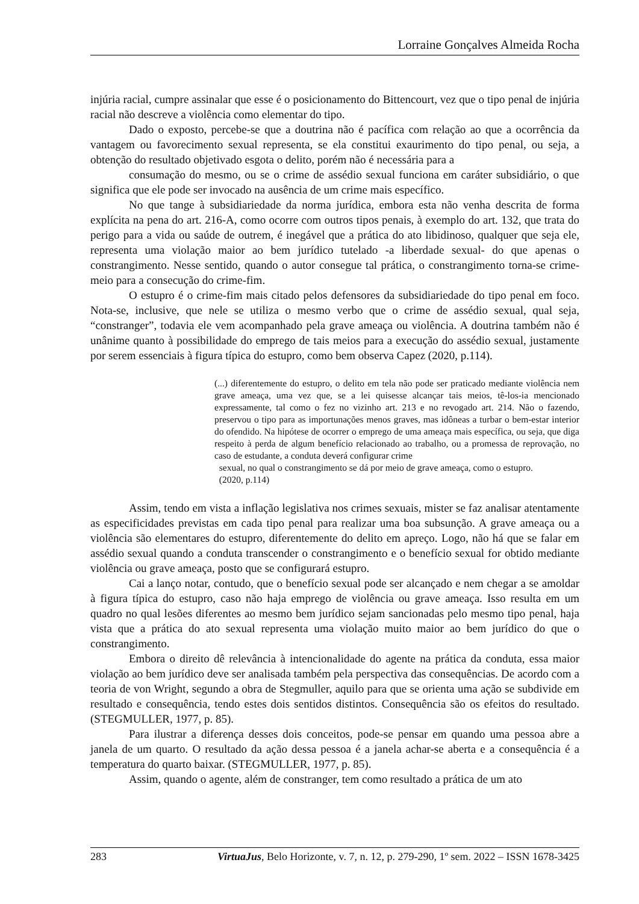Lorraine Gonçalves Almeida Rocha
injúria racial, cumpre assinalar que esse é o posicionamento do Bittencourt, vez que o tipo penal de injúria racial não descreve a violência como elementar do tipo.
Dado o exposto, percebe-se que a doutrina não é pacífica com relação ao que a ocorrência da vantagem ou favorecimento sexual representa, se ela constitui exaurimento do tipo penal, ou seja, a obtenção do resultado objetivado esgota o delito, porém não é necessária para a
consumação do mesmo, ou se o crime de assédio sexual funciona em caráter subsidiário, o que significa que ele pode ser invocado na ausência de um crime mais específico.
No que tange à subsidiariedade da norma jurídica, embora esta não venha descrita de forma explícita na pena do art. 216-A, como ocorre com outros tipos penais, à exemplo do art. 132, que trata do perigo para a vida ou saúde de outrem, é inegável que a prática do ato libidinoso, qualquer que seja ele, representa uma violação maior ao bem jurídico tutelado -a liberdade sexual- do que apenas o constrangimento. Nesse sentido, quando o autor consegue tal prática, o constrangimento torna-se crime-meio para a consecução do crime-fim.
O estupro é o crime-fim mais citado pelos defensores da subsidiariedade do tipo penal em foco. Nota-se, inclusive, que nele se utiliza o mesmo verbo que o crime de assédio sexual, qual seja, “constranger”, todavia ele vem acompanhado pela grave ameaça ou violência. A doutrina também não é unânime quanto à possibilidade do emprego de tais meios para a execução do assédio sexual, justamente por serem essenciais à figura típica do estupro, como bem observa Capez (2020, p.114).
(...) diferentemente do estupro, o delito em tela não pode ser praticado mediante violência nem grave ameaça, uma vez que, se a lei quisesse alcançar tais meios, tê-los-ia mencionado expressamente, tal como o fez no vizinho art. 213 e no revogado art. 214. Não o fazendo, preservou o tipo para as importunações menos graves, mas idôneas a turbar o bem-estar interior do ofendido. Na hipótese de ocorrer o emprego de uma ameaça mais específica, ou seja, que diga respeito à perda de algum benefício relacionado ao trabalho, ou a promessa de reprovação, no caso de estudante, a conduta deverá configurar crime
sexual, no qual o constrangimento se dá por meio de grave ameaça, como o estupro.
(2020, p.114)
Assim, tendo em vista a inflação legislativa nos crimes sexuais, mister se faz analisar atentamente as especificidades previstas em cada tipo penal para realizar uma boa subsunção. A grave ameaça ou a violência são elementares do estupro, diferentemente do delito em apreço. Logo, não há que se falar em assédio sexual quando a conduta transcender o constrangimento e o benefício sexual for obtido mediante violência ou grave ameaça, posto que se configurará estupro.
Cai a lanço notar, contudo, que o benefício sexual pode ser alcançado e nem chegar a se amoldar à figura típica do estupro, caso não haja emprego de violência ou grave ameaça. Isso resulta em um quadro no qual lesões diferentes ao mesmo bem jurídico sejam sancionadas pelo mesmo tipo penal, haja vista que a prática do ato sexual representa uma violação muito maior ao bem jurídico do que o constrangimento.
Embora o direito dê relevância à intencionalidade do agente na prática da conduta, essa maior violação ao bem jurídico deve ser analisada também pela perspectiva das consequências. De acordo com a teoria de von Wright, segundo a obra de Stegmuller, aquilo para que se orienta uma ação se subdivide em resultado e consequência, tendo estes dois sentidos distintos. Consequência são os efeitos do resultado. (STEGMULLER, 1977, p. 85).
Para ilustrar a diferença desses dois conceitos, pode-se pensar em quando uma pessoa abre a janela de um quarto. O resultado da ação dessa pessoa é a janela achar-se aberta e a consequência é a temperatura do quarto baixar. (STEGMULLER, 1977, p. 85).
Assim, quando o agente, além de constranger, tem como resultado a prática de um ato
283 VirtuaJus, Belo Horizonte, v. 7, n. 12, p. 279-290, 1º sem. 2022 – ISSN 1678-3425